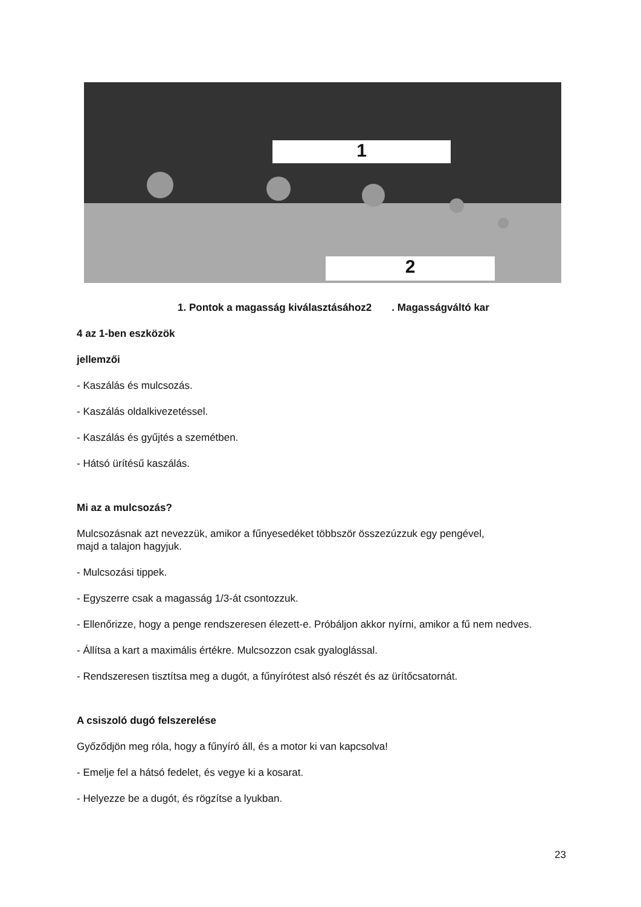1
2
1. Pontok a magasság kiválasztásához2 . Magasságváltó kar
4 az 1-ben eszközök
jellemzői
- Kaszálás és mulcsozás.
- Kaszálás oldalkivezetéssel.
- Kaszálás és gyűjtés a szemétben.
- Hátsó ürítésű kaszálás.
Mi az a mulcsozás?
Mulcsozásnak azt nevezzük, amikor a fűnyesedéket többször összezúzzuk egy pengével,
majd a talajon hagyjuk.
- Mulcsozási tippek.
- Egyszerre csak a magasság 1/3-át csontozzuk.
- Ellenőrizze, hogy a penge rendszeresen élezett-e. Próbáljon akkor nyírni, amikor a fű nem nedves.
- Állítsa a kart a maximális értékre. Mulcsozzon csak gyaloglással.
- Rendszeresen tisztítsa meg a dugót, a fűnyírótest alsó részét és az ürítőcsatornát.
A csiszoló dugó felszerelése
Győződjön meg róla, hogy a fűnyíró áll, és a motor ki van kapcsolva!
- Emelje fel a hátsó fedelet, és vegye ki a kosarat.
- Helyezze be a dugót, és rögzítse a lyukban.
23